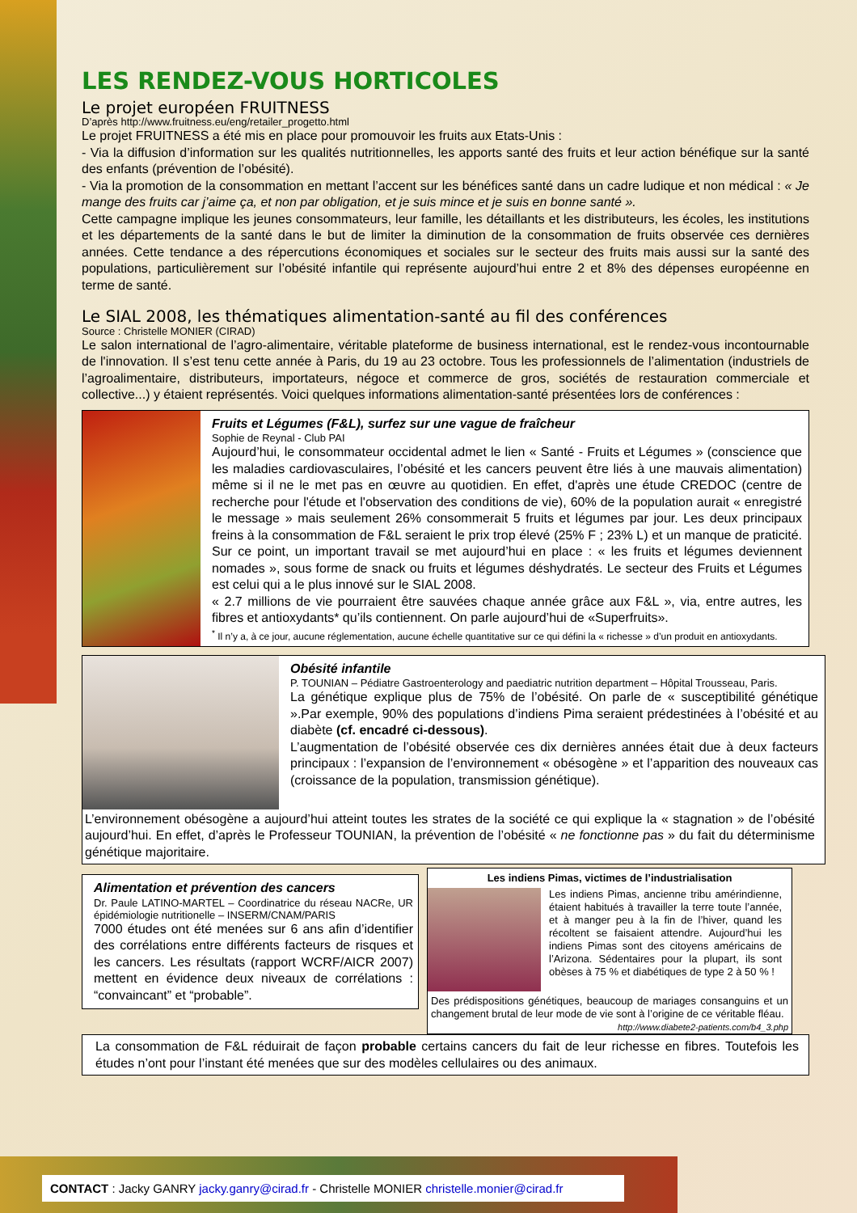LES RENDEZ-VOUS HORTICOLES
Le projet européen FRUITNESS
D’après http://www.fruitness.eu/eng/retailer_progetto.html
Le projet FRUITNESS a été mis en place pour promouvoir les fruits aux Etats-Unis :
- Via la diffusion d’information sur les qualités nutritionnelles, les apports santé des fruits et leur action bénéfique sur la santé des enfants (prévention de l’obésité).
- Via la promotion de la consommation en mettant l’accent sur les bénéfices santé dans un cadre ludique et non médical : « Je mange des fruits car j’aime ça, et non par obligation, et je suis mince et je suis en bonne santé ».
Cette campagne implique les jeunes consommateurs, leur famille, les détaillants et les distributeurs, les écoles, les institutions et les départements de la santé dans le but de limiter la diminution de la consommation de fruits observée ces dernières années. Cette tendance a des répercutions économiques et sociales sur le secteur des fruits mais aussi sur la santé des populations, particulièrement sur l’obésité infantile qui représente aujourd’hui entre 2 et 8% des dépenses européenne en terme de santé.
Le SIAL 2008, les thématiques alimentation-santé au fil des conférences
Source : Christelle MONIER (CIRAD)
Le salon international de l’agro-alimentaire, véritable plateforme de business international, est le rendez-vous incontournable de l'innovation. Il s’est tenu cette année à Paris, du 19 au 23 octobre. Tous les professionnels de l’alimentation (industriels de l’agroalimentaire, distributeurs, importateurs, négoce et commerce de gros, sociétés de restauration commerciale et collective...) y étaient représentés. Voici quelques informations alimentation-santé présentées lors de conférences :
Fruits et Légumes (F&L), surfez sur une vague de fraîcheur
Sophie de Reynal - Club PAI
Aujourd’hui, le consommateur occidental admet le lien « Santé - Fruits et Légumes » (conscience que les maladies cardiovasculaires, l’obésité et les cancers peuvent être liés à une mauvais alimentation) même si il ne le met pas en œuvre au quotidien. En effet, d'après une étude CREDOC (centre de recherche pour l'étude et l'observation des conditions de vie), 60% de la population aurait « enregistré le message » mais seulement 26% consommerait 5 fruits et légumes par jour. Les deux principaux freins à la consommation de F&L seraient le prix trop élevé (25% F ; 23% L) et un manque de praticité. Sur ce point, un important travail se met aujourd’hui en place : « les fruits et légumes deviennent nomades », sous forme de snack ou fruits et légumes déshydratés. Le secteur des Fruits et Légumes est celui qui a le plus innové sur le SIAL 2008.
« 2.7 millions de vie pourraient être sauvées chaque année grâce aux F&L », via, entre autres, les fibres et antioxydants* qu’ils contiennent. On parle aujourd’hui de «Superfruits».
<sup>*</sup> Il n’y a, à ce jour, aucune réglementation, aucune échelle quantitative sur ce qui défini la « richesse » d’un produit en antioxydants.
Obésité infantile
P. TOUNIAN – Pédiatre Gastroenterology and paediatric nutrition department – Hôpital Trousseau, Paris.
La génétique explique plus de 75% de l’obésité. On parle de « susceptibilité génétique ».Par exemple, 90% des populations d’indiens Pima seraient prédestinées à l’obésité et au diabète (cf. encadré ci-dessous).
L’augmentation de l’obésité observée ces dix dernières années était due à deux facteurs principaux : l’expansion de l’environnement « obésogène » et l’apparition des nouveaux cas (croissance de la population, transmission génétique).
L’environnement obésogène a aujourd’hui atteint toutes les strates de la société ce qui explique la « stagnation » de l’obésité aujourd’hui. En effet, d’après le Professeur TOUNIAN, la prévention de l’obésité « ne fonctionne pas » du fait du déterminisme génétique majoritaire.
Alimentation et prévention des cancers
Dr. Paule LATINO-MARTEL – Coordinatrice du réseau NACRe, UR épidémiologie nutritionelle – INSERM/CNAM/PARIS
7000 études ont été menées sur 6 ans afin d’identifier des corrélations entre différents facteurs de risques et les cancers. Les résultats (rapport WCRF/AICR 2007) mettent en évidence deux niveaux de corrélations : “convaincant” et “probable”.
Les indiens Pimas, victimes de l’industrialisation
Les indiens Pimas, ancienne tribu amérindienne, étaient habitués à travailler la terre toute l’année, et à manger peu à la fin de l’hiver, quand les récoltent se faisaient attendre. Aujourd’hui les indiens Pimas sont des citoyens américains de l’Arizona. Sédentaires pour la plupart, ils sont obèses à 75 % et diabétiques de type 2 à 50 % !
Des prédispositions génétiques, beaucoup de mariages consanguins et un changement brutal de leur mode de vie sont à l’origine de ce véritable fléau. http://www.diabete2-patients.com/b4_3.php
La consommation de F&L réduirait de façon probable certains cancers du fait de leur richesse en fibres. Toutefois les études n’ont pour l’instant été menées que sur des modèles cellulaires ou des animaux.
CONTACT : Jacky GANRY jacky.ganry@cirad.fr - Christelle MONIER christelle.monier@cirad.fr